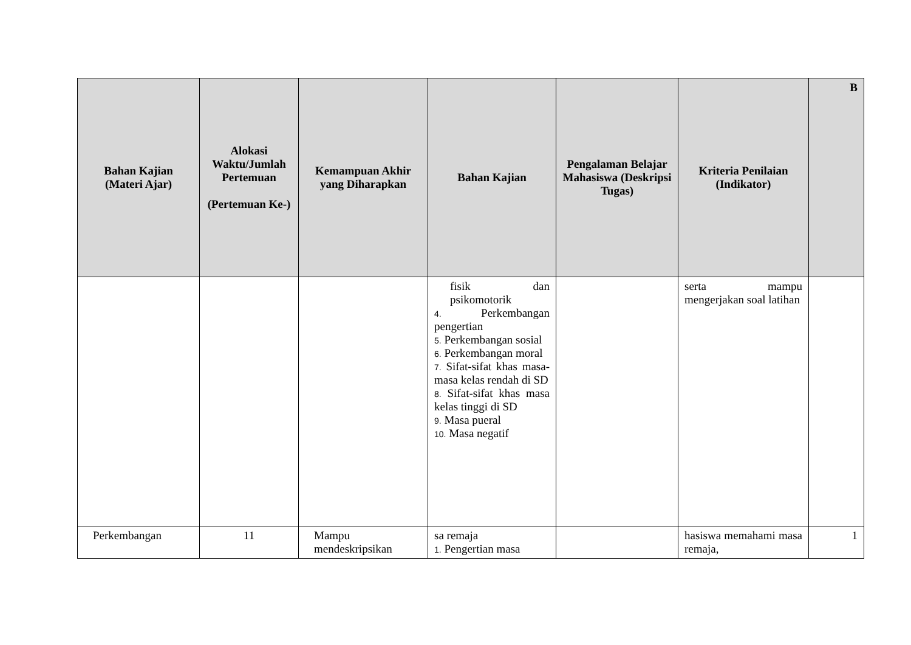| Bahan Kajian (Materi Ajar) | Alokasi Waktu/Jumlah Pertemuan (Pertemuan Ke-) | Kemampuan Akhir yang Diharapkan | Bahan Kajian | Pengalaman Belajar Mahasiswa (Deskripsi Tugas) | Kriteria Penilaian (Indikator) | B |
| --- | --- | --- | --- | --- | --- | --- |
| | | | fisik dan psikomotorik 4. Perkembangan pengertian 5. Perkembangan sosial 6. Perkembangan moral 7. Sifat-sifat khas masa-masa kelas rendah di SD 8. Sifat-sifat khas masa kelas tinggi di SD 9. Masa pueral 10. Masa negatif | | serta mampu mengerjakan soal latihan | |
| Perkembangan | 11 | Mampu mendeskripsikan | sa remaja 1. Pengertian masa | | hasiswa memahami masa remaja, | 1 |